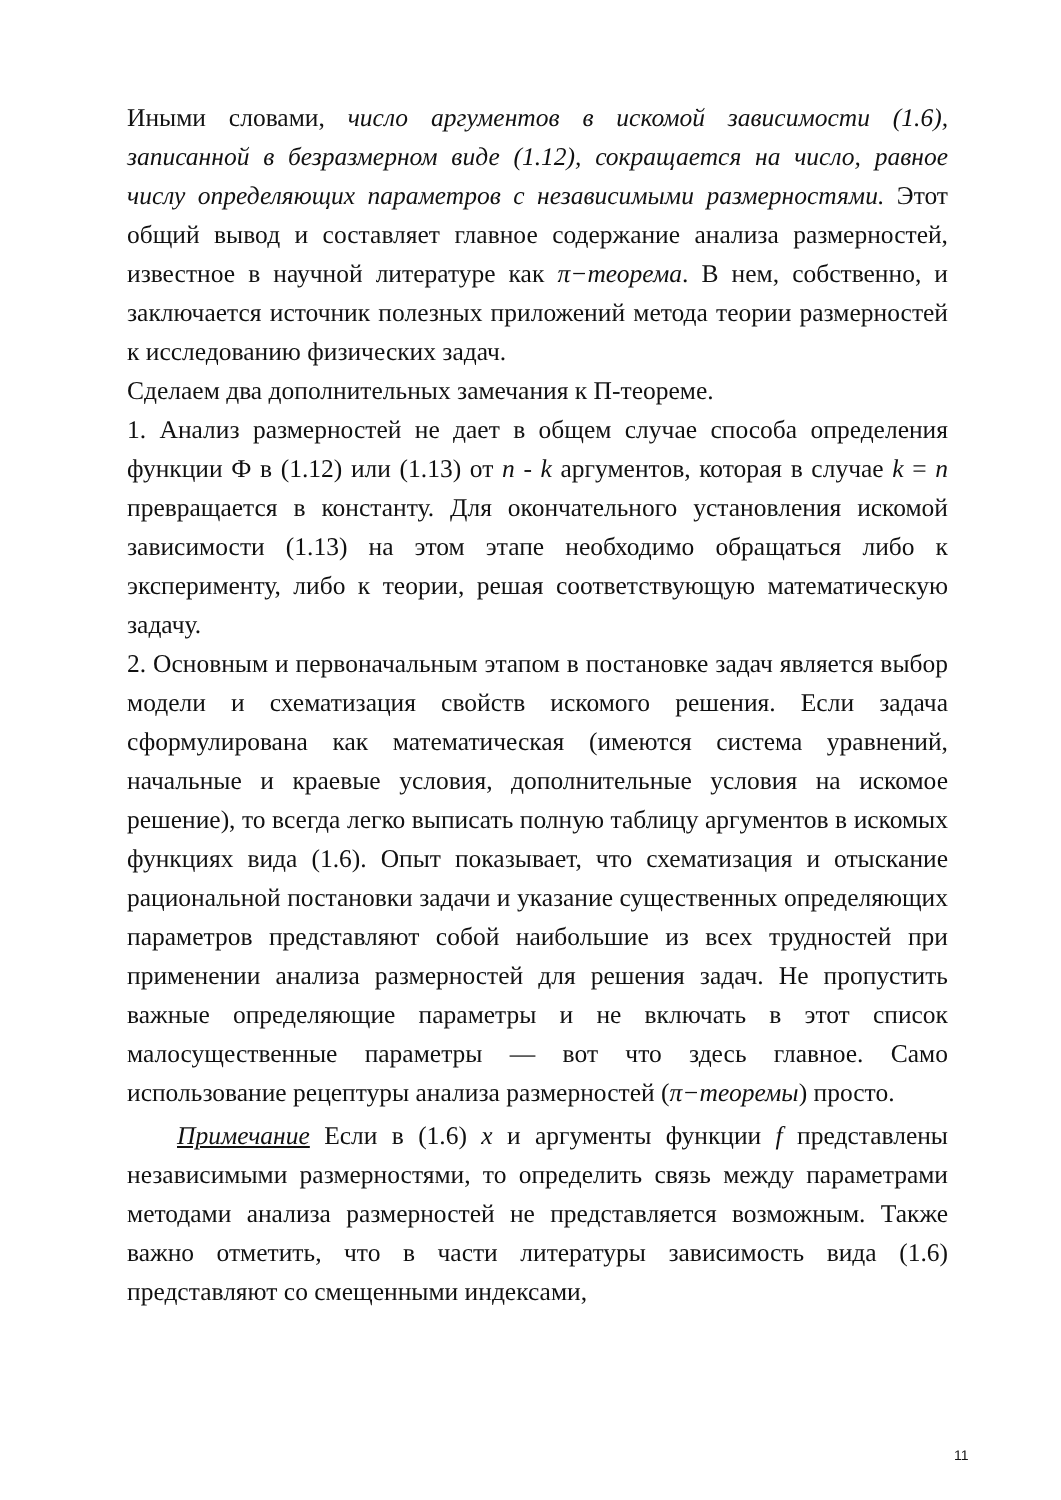Иными словами, число аргументов в искомой зависимости (1.6), записанной в безразмерном виде (1.12), сокращается на число, равное числу определяющих параметров с независимыми размерностями. Этот общий вывод и составляет главное содержание анализа размерностей, известное в научной литературе как π−теорема. В нем, собственно, и заключается источник полезных приложений метода теории размерностей к исследованию физических задач.
Сделаем два дополнительных замечания к П-теореме.
1. Анализ размерностей не дает в общем случае способа определения функции Ф в (1.12) или (1.13) от n - k аргументов, которая в случае k = n превращается в константу. Для окончательного установления искомой зависимости (1.13) на этом этапе необходимо обращаться либо к эксперименту, либо к теории, решая соответствующую математическую задачу.
2. Основным и первоначальным этапом в постановке задач является выбор модели и схематизация свойств искомого решения. Если задача сформулирована как математическая (имеются система уравнений, начальные и краевые условия, дополнительные условия на искомое решение), то всегда легко выписать полную таблицу аргументов в искомых функциях вида (1.6). Опыт показывает, что схематизация и отыскание рациональной постановки задачи и указание существенных определяющих параметров представляют собой наибольшие из всех трудностей при применении анализа размерностей для решения задач. Не пропустить важные определяющие параметры и не включать в этот список малосущественные параметры — вот что здесь главное. Само использование рецептуры анализа размерностей (π−теоремы) просто.
Примечание Если в (1.6) x и аргументы функции f представлены независимыми размерностями, то определить связь между параметрами методами анализа размерностей не представляется возможным. Также важно отметить, что в части литературы зависимость вида (1.6) представляют со смещенными индексами,
11